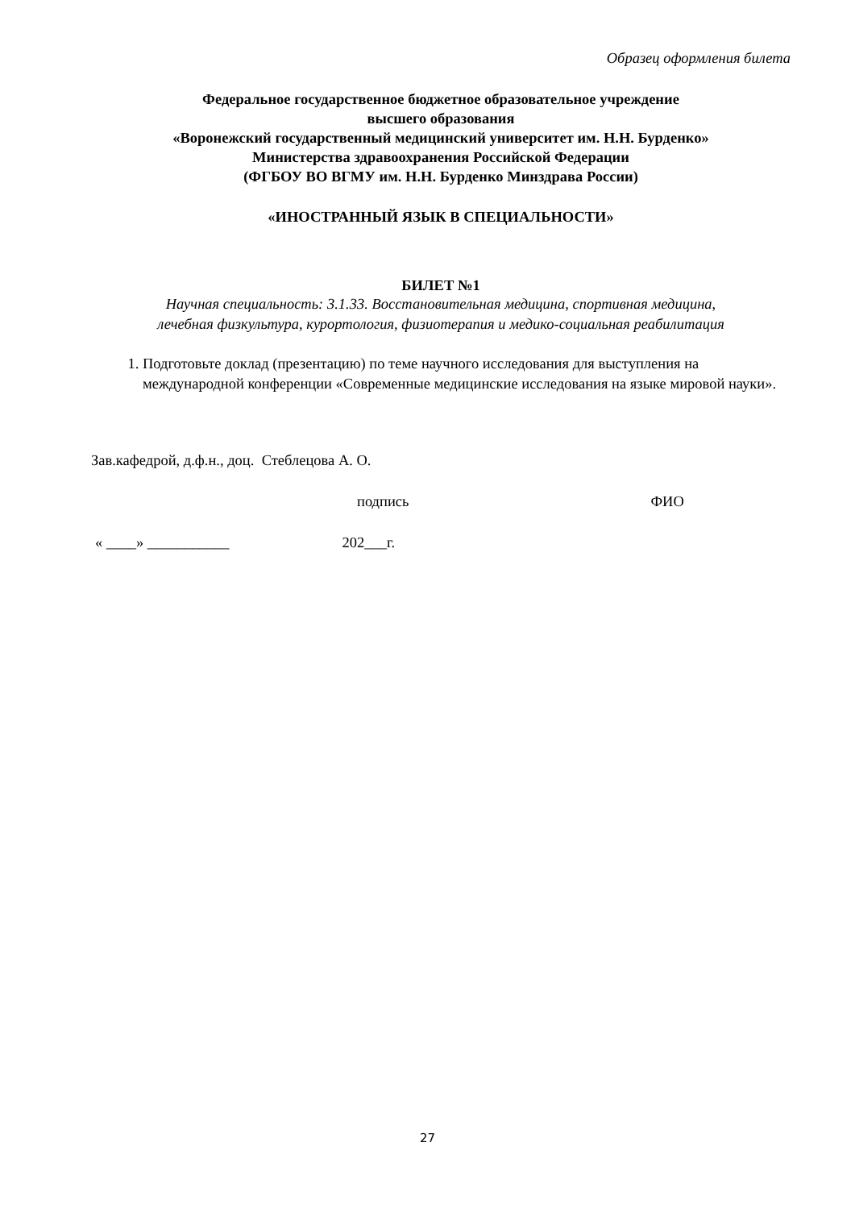Образец оформления билета
Федеральное государственное бюджетное образовательное учреждение
высшего образования
«Воронежский государственный медицинский университет им. Н.Н. Бурденко»
Министерства здравоохранения Российской Федерации
(ФГБОУ ВО ВГМУ им. Н.Н. Бурденко Минздрава России)
«ИНОСТРАННЫЙ ЯЗЫК В СПЕЦИАЛЬНОСТИ»
БИЛЕТ №1
Научная специальность: 3.1.33. Восстановительная медицина, спортивная медицина,
лечебная физкультура, курортология, физиотерапия и медико-социальная реабилитация
1. Подготовьте доклад (презентацию) по теме научного исследования для выступления на международной конференции «Современные медицинские исследования на языке мировой науки».
Зав.кафедрой, д.ф.н., доц. Стеблецова А. О.
подпись ФИО
« ____» ___________ 202___г.
27